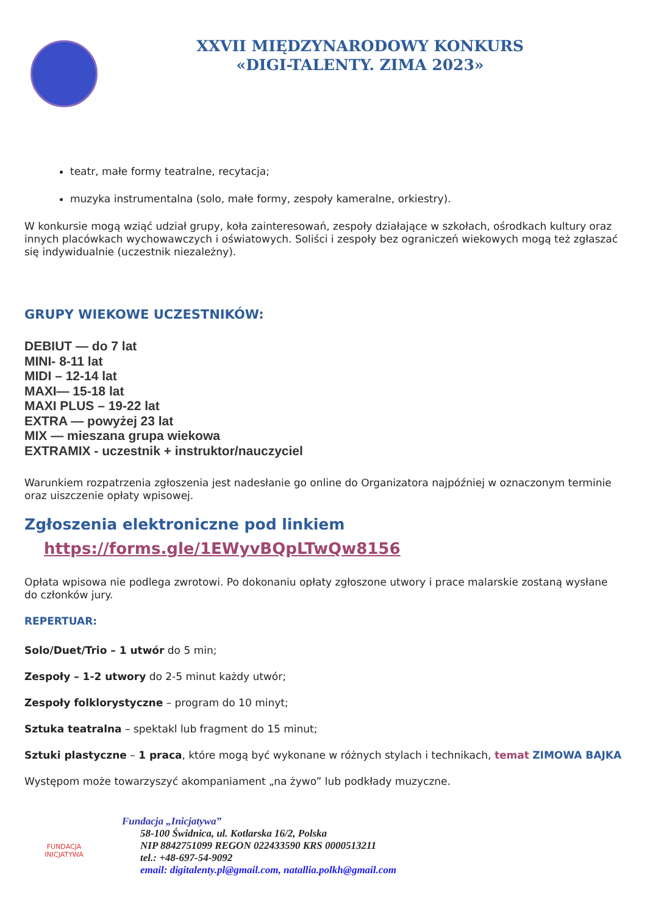XXVII MIĘDZYNARODOWY KONKURS
«DIGI-TALENTY. ZIMA 2023»
teatr, małe formy teatralne, recytacja;
muzyka instrumentalna (solo, małe formy, zespoły kameralne, orkiestry).
W konkursie mogą wziąć udział grupy, koła zainteresowań, zespoły działające w szkołach, ośrodkach kultury oraz innych placówkach wychowawczych i oświatowych. Soliści i zespoły bez ograniczeń wiekowych mogą też zgłaszać się indywidualnie (uczestnik niezależny).
GRUPY WIEKOWE UCZESTNIKÓW:
DEBIUT — do 7 lat
MINI- 8-11 lat
MIDI – 12-14 lat
MAXI— 15-18 lat
MAXI PLUS – 19-22 lat
EXTRA — powyżej 23 lat
MIX — mieszana grupa wiekowa
EXTRAMIX - uczestnik + instruktor/nauczyciel
Warunkiem rozpatrzenia zgłoszenia jest nadesłanie go online do Organizatora najpóźniej w oznaczonym terminie oraz uiszczenie opłaty wpisowej.
Zgłoszenia elektroniczne pod linkiem
https://forms.gle/1EWyvBQpLTwQw8156
Opłata wpisowa nie podlega zwrotowi. Po dokonaniu opłaty zgłoszone utwory i prace malarskie zostaną wysłane do członków jury.
REPERTUAR:
Solo/Duet/Trio – 1 utwór do 5 min;
Zespoły – 1-2 utwory do 2-5 minut każdy utwór;
Zespoły folklorystyczne – program do 10 minyt;
Sztuka teatralna – spektakl lub fragment do 15 minut;
Sztuki plastyczne – 1 praca, które mogą być wykonane w różnych stylach i technikach, temat ZIMOWA BAJKA
Występom może towarzyszyć akompaniament „na żywo” lub podkłady muzyczne.
FUNDACJA INICJATYWA
Fundacja „Inicjatywa”
58-100 Świdnica, ul. Kotlarska 16/2, Polska
NIP 8842751099 REGON 022433590 KRS 0000513211
tel.: +48-697-54-9092
email: digitalenty.pl@gmail.com, natallia.polkh@gmail.com